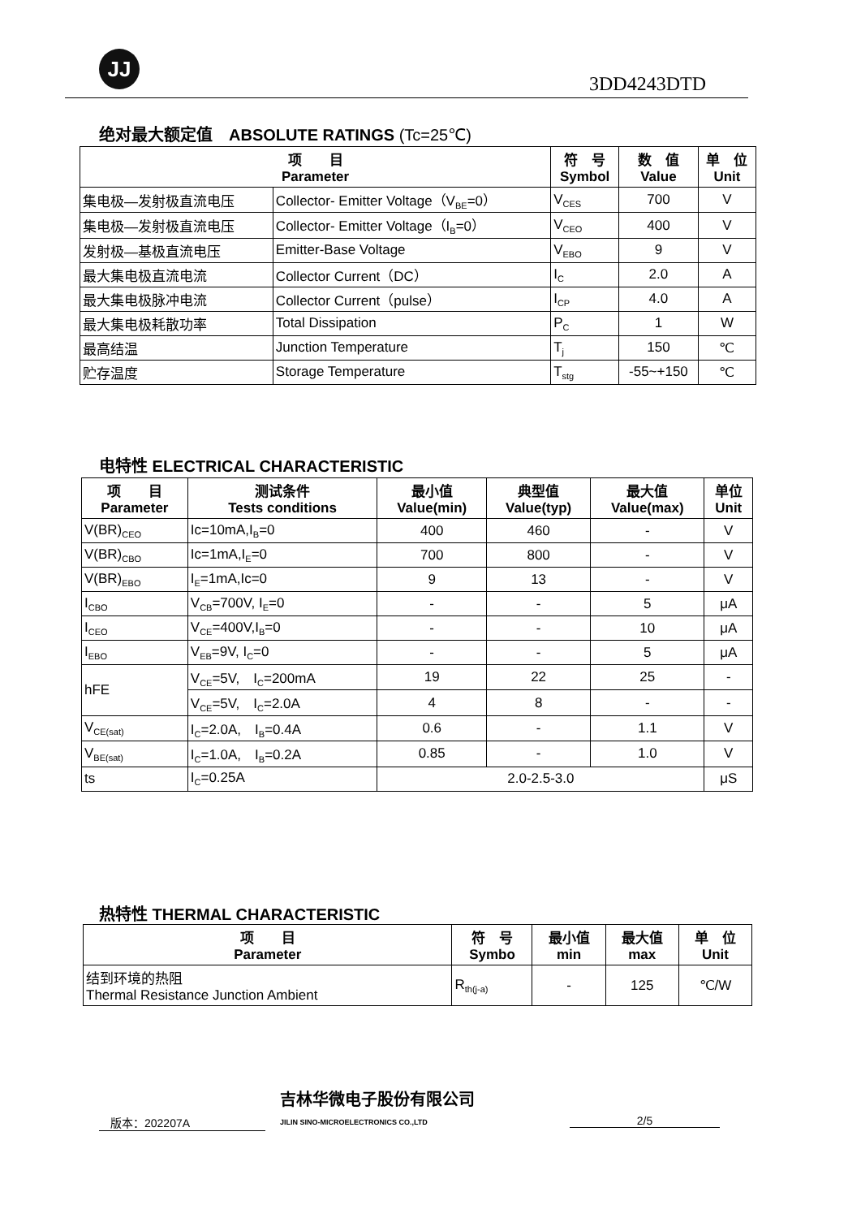JJ
3DD4243DTD
绝对最大额定值　ABSOLUTE RATINGS (Tc=25℃)
| 项 目 Parameter | | 符 号 Symbol | 数 值 Value | 单 位 Unit |
| --- | --- | --- | --- | --- |
| 集电极—发射极直流电压 | Collector- Emitter Voltage（V<sub>BE</sub>=0） | V<sub>CES</sub> | 700 | V |
| 集电极—发射极直流电压 | Collector- Emitter Voltage（I<sub>B</sub>=0） | V<sub>CEO</sub> | 400 | V |
| 发射极—基极直流电压 | Emitter-Base Voltage | V<sub>EBO</sub> | 9 | V |
| 最大集电极直流电流 | Collector Current（DC） | I<sub>C</sub> | 2.0 | A |
| 最大集电极脉冲电流 | Collector Current（pulse） | I<sub>CP</sub> | 4.0 | A |
| 最大集电极耗散功率 | Total Dissipation | P<sub>C</sub> | 1 | W |
| 最高结温 | Junction Temperature | T<sub>j</sub> | 150 | ℃ |
| 贮存温度 | Storage Temperature | T<sub>stg</sub> | -55~+150 | ℃ |
电特性 ELECTRICAL CHARACTERISTIC
| 项 目 Parameter | 测试条件 Tests conditions | 最小值 Value(min) | 典型值 Value(typ) | 最大值 Value(max) | 单位 Unit |
| --- | --- | --- | --- | --- | --- |
| V(BR)<sub>CEO</sub> | Ic=10mA,I<sub>B</sub>=0 | 400 | 460 | - | V |
| V(BR)<sub>CBO</sub> | Ic=1mA,I<sub>E</sub>=0 | 700 | 800 | - | V |
| V(BR)<sub>EBO</sub> | I<sub>E</sub>=1mA,Ic=0 | 9 | 13 | - | V |
| I<sub>CBO</sub> | V<sub>CB</sub>=700V, I<sub>E</sub>=0 | - | - | 5 | μA |
| I<sub>CEO</sub> | V<sub>CE</sub>=400V,I<sub>B</sub>=0 | - | - | 10 | μA |
| I<sub>EBO</sub> | V<sub>EB</sub>=9V, I<sub>C</sub>=0 | - | - | 5 | μA |
| hFE | V<sub>CE</sub>=5V, I<sub>C</sub>=200mA | 19 | 22 | 25 | - |
| | V<sub>CE</sub>=5V, I<sub>C</sub>=2.0A | 4 | 8 | - | - |
| V<sub>CE(sat)</sub> | I<sub>C</sub>=2.0A, I<sub>B</sub>=0.4A | 0.6 | - | 1.1 | V |
| V<sub>BE(sat)</sub> | I<sub>C</sub>=1.0A, I<sub>B</sub>=0.2A | 0.85 | - | 1.0 | V |
| ts | I<sub>C</sub>=0.25A | 2.0-2.5-3.0 | | | μS |
热特性 THERMAL CHARACTERISTIC
| 项 目 Parameter | 符 号 Symbo | 最小值 min | 最大值 max | 单 位 Unit |
| --- | --- | --- | --- | --- |
| 结到环境的热阻 Thermal Resistance Junction Ambient | R<sub>th(j-a)</sub> | - | 125 | ℃/W |
　版本：202207A
吉林华微电子股份有限公司
JILIN SINO-MICROELECTRONICS CO.,LTD
2/5